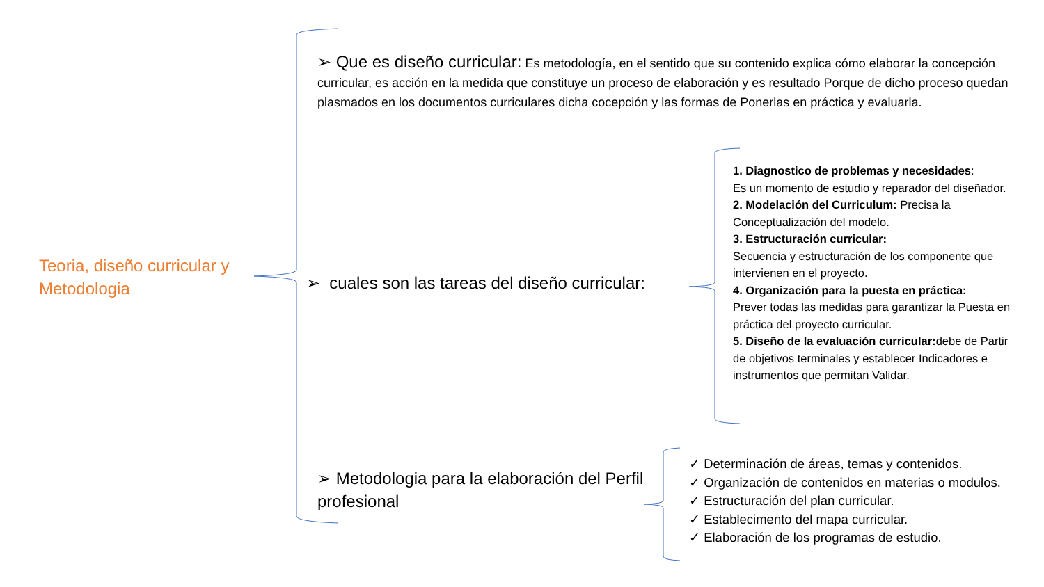Teoria, diseño curricular y Metodologia
➢ Que es diseño curricular: Es metodología, en el sentido que su contenido explica cómo elaborar la concepción curricular, es acción en la medida que constituye un proceso de elaboración y es resultado Porque de dicho proceso quedan plasmados en los documentos curriculares dicha cocepción y las formas de Ponerlas en práctica y evaluarla.
➢ cuales son las tareas del diseño curricular:
1. Diagnostico de problemas y necesidades:
Es un momento de estudio y reparador del diseñador.
2. Modelación del Curriculum: Precisa la Conceptualización del modelo.
3. Estructuración curricular:
Secuencia y estructuración de los componente que intervienen en el proyecto.
4. Organización para la puesta en práctica:
Prever todas las medidas para garantizar la Puesta en práctica del proyecto curricular.
5. Diseño de la evaluación curricular: debe de Partir de objetivos terminales y establecer Indicadores e instrumentos que permitan Validar.
➢ Metodologia para la elaboración del Perfil profesional
✓ Determinación de áreas, temas y contenidos.
✓ Organización de contenidos en materias o modulos.
✓ Estructuración del plan curricular.
✓ Establecimento del mapa curricular.
✓ Elaboración de los programas de estudio.